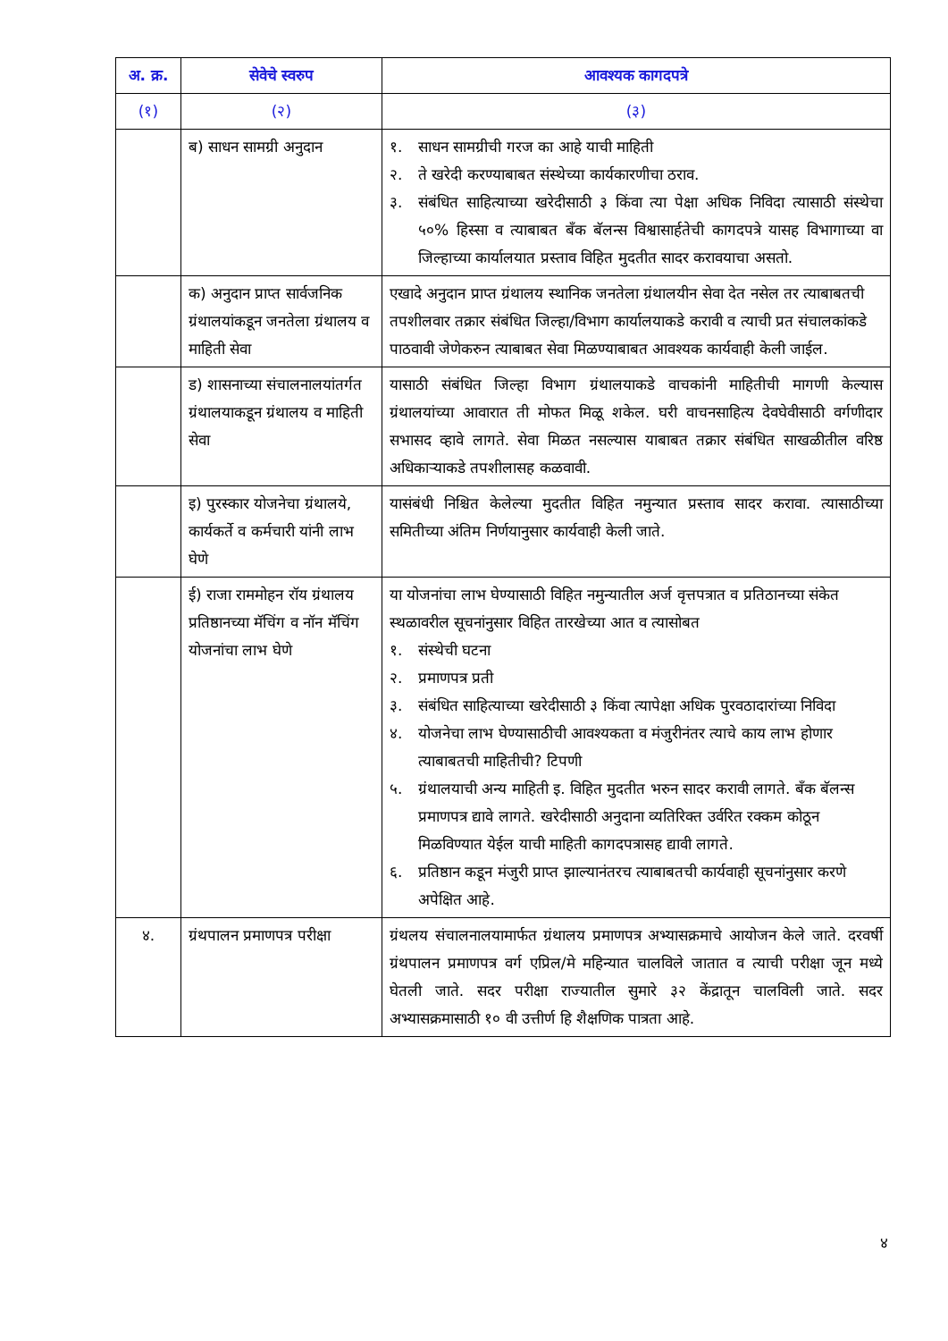| अ. क्र. | सेवेचे स्वरुप | आवश्यक कागदपत्रे |
| --- | --- | --- |
| (१) | (२) | (३) |
| | ब) साधन सामग्री अनुदान | १. साधन सामग्रीची गरज का आहे याची माहिती २. ते खरेदी करण्याबाबत संस्थेच्या कार्यकारणीचा ठराव. ३. संबंधित साहित्याच्या खरेदीसाठी ३ किंवा त्या पेक्षा अधिक निविदा त्यासाठी संस्थेचा ५०% हिस्सा व त्याबाबत बँक बॅलन्स विश्वासार्हतेची कागदपत्रे यासह विभागाच्या वा जिल्हाच्या कार्यालयात प्रस्ताव विहित मुदतीत सादर करावयाचा असतो. |
| | क) अनुदान प्राप्त सार्वजनिक ग्रंथालयांकडून जनतेला ग्रंथालय व माहिती सेवा | एखादे अनुदान प्राप्त ग्रंथालय स्थानिक जनतेला ग्रंथालयीन सेवा देत नसेल तर त्याबाबतची तपशीलवार तक्रार संबंधित जिल्हा/विभाग कार्यालयाकडे करावी व त्याची प्रत संचालकांकडे पाठवावी जेणेकरुन त्याबाबत सेवा मिळण्याबाबत आवश्यक कार्यवाही केली जाईल. |
| | ड) शासनाच्या संचालनालयांतर्गत ग्रंथालयाकडून ग्रंथालय व माहिती सेवा | यासाठी संबंधित जिल्हा विभाग ग्रंथालयाकडे वाचकांनी माहितीची मागणी केल्यास ग्रंथालयांच्या आवारात ती मोफत मिळू शकेल. घरी वाचनसाहित्य देवघेवीसाठी वर्गणीदार सभासद व्हावे लागते. सेवा मिळत नसल्यास याबाबत तक्रार संबंधित साखळीतील वरिष्ठ अधिकाऱ्याकडे तपशीलासह कळवावी. |
| | इ) पुरस्कार योजनेचा ग्रंथालये, कार्यकर्ते व कर्मचारी यांनी लाभ घेणे | यासंबंधी निश्चित केलेल्या मुदतीत विहित नमुन्यात प्रस्ताव सादर करावा. त्यासाठीच्या समितीच्या अंतिम निर्णयानुसार कार्यवाही केली जाते. |
| | ई) राजा राममोहन रॉय ग्रंथालय प्रतिष्ठानच्या मॅचिंग व नॉन मॅचिंग योजनांचा लाभ घेणे | या योजनांचा लाभ घेण्यासाठी विहित नमुन्यातील अर्ज वृत्तपत्रात व प्रतिठानच्या संकेत स्थळावरील सूचनांनुसार विहित तारखेच्या आत व त्यासोबत १. संस्थेची घटना २. प्रमाणपत्र प्रती ३. संबंधित साहित्याच्या खरेदीसाठी ३ किंवा त्यापेक्षा अधिक पुरवठादारांच्या निविदा ४. योजनेचा लाभ घेण्यासाठीची आवश्यकता व मंजुरीनंतर त्याचे काय लाभ होणार त्याबाबतची माहितीची? टिपणी ५. ग्रंथालयाची अन्य माहिती इ. विहित मुदतीत भरुन सादर करावी लागते. बँक बॅलन्स प्रमाणपत्र द्यावे लागते. खरेदीसाठी अनुदाना व्यतिरिक्त उर्वरित रक्कम कोठून मिळविण्यात येईल याची माहिती कागदपत्रासह द्यावी लागते. ६. प्रतिष्ठान कडून मंजुरी प्राप्त झाल्यानंतरच त्याबाबतची कार्यवाही सूचनांनुसार करणे अपेक्षित आहे. |
| ४. | ग्रंथपालन प्रमाणपत्र परीक्षा | ग्रंथलय संचालनालयामार्फत ग्रंथालय प्रमाणपत्र अभ्यासक्रमाचे आयोजन केले जाते. दरवर्षी ग्रंथपालन प्रमाणपत्र वर्ग एप्रिल/मे महिन्यात चालविले जातात व त्याची परीक्षा जून मध्ये घेतली जाते. सदर परीक्षा राज्यातील सुमारे ३२ केंद्रातून चालविली जाते. सदर अभ्यासक्रमासाठी १० वी उत्तीर्ण हि शैक्षणिक पात्रता आहे. |
४